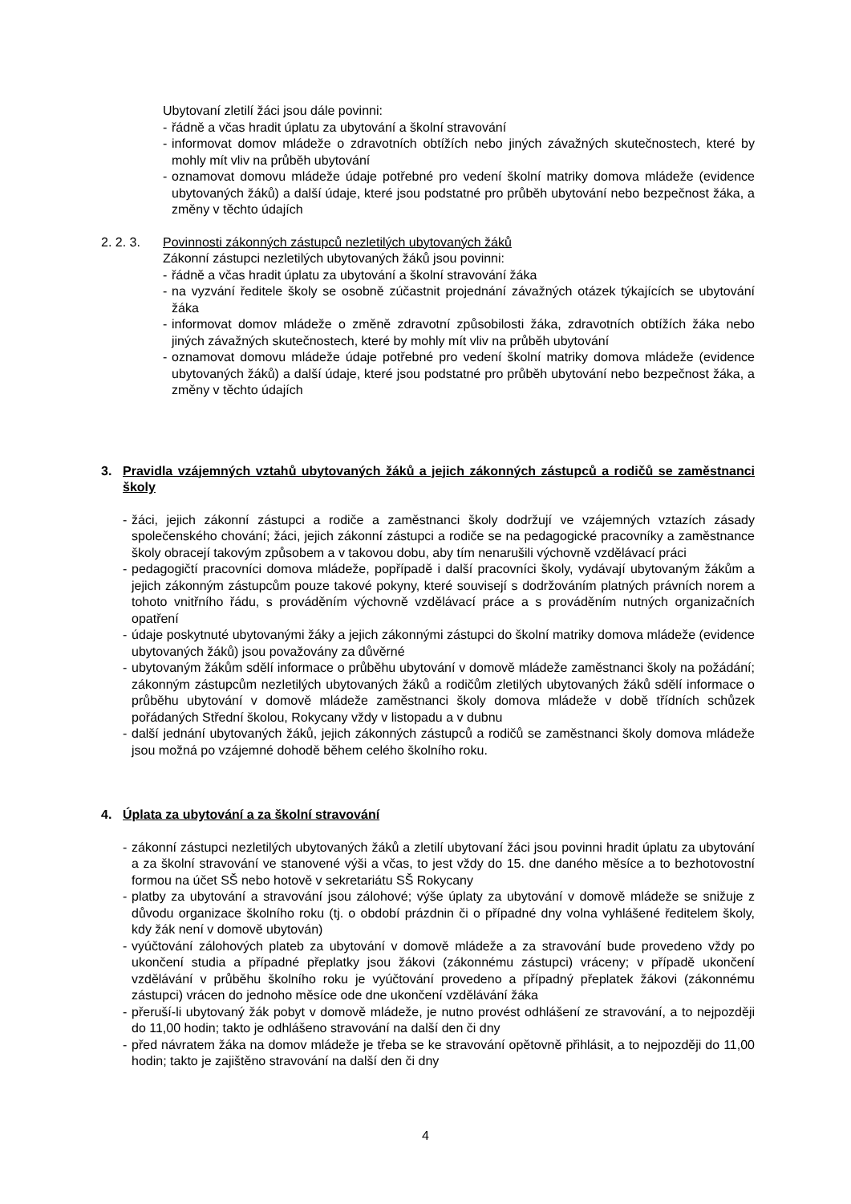Ubytovaní zletilí žáci jsou dále povinni:
- řádně a včas hradit úplatu za ubytování a školní stravování
- informovat domov mládeže o zdravotních obtížích nebo jiných závažných skutečnostech, které by mohly mít vliv na průběh ubytování
- oznamovat domovu mládeže údaje potřebné pro vedení školní matriky domova mládeže (evidence ubytovaných žáků) a další údaje, které jsou podstatné pro průběh ubytování nebo bezpečnost žáka, a změny v těchto údajích
2. 2. 3. Povinnosti zákonných zástupců nezletilých ubytovaných žáků
Zákonní zástupci nezletilých ubytovaných žáků jsou povinni:
- řádně a včas hradit úplatu za ubytování a školní stravování žáka
- na vyzvání ředitele školy se osobně zúčastnit projednání závažných otázek týkajících se ubytování žáka
- informovat domov mládeže o změně zdravotní způsobilosti žáka, zdravotních obtížích žáka nebo jiných závažných skutečnostech, které by mohly mít vliv na průběh ubytování
- oznamovat domovu mládeže údaje potřebné pro vedení školní matriky domova mládeže (evidence ubytovaných žáků) a další údaje, které jsou podstatné pro průběh ubytování nebo bezpečnost žáka, a změny v těchto údajích
3. Pravidla vzájemných vztahů ubytovaných žáků a jejich zákonných zástupců a rodičů se zaměstnanci školy
- žáci, jejich zákonní zástupci a rodiče a zaměstnanci školy dodržují ve vzájemných vztazích zásady společenského chování; žáci, jejich zákonní zástupci a rodiče se na pedagogické pracovníky a zaměstnance školy obracejí takovým způsobem a v takovou dobu, aby tím nenarušili výchovně vzdělávací práci
- pedagogičtí pracovníci domova mládeže, popřípadě i další pracovníci školy, vydávají ubytovaným žákům a jejich zákonným zástupcům pouze takové pokyny, které souvisejí s dodržováním platných právních norem a tohoto vnitřního řádu, s prováděním výchovně vzdělávací práce a s prováděním nutných organizačních opatření
- údaje poskytnuté ubytovanými žáky a jejich zákonnými zástupci do školní matriky domova mládeže (evidence ubytovaných žáků) jsou považovány za důvěrné
- ubytovaným žákům sdělí informace o průběhu ubytování v domově mládeže zaměstnanci školy na požádání; zákonným zástupcům nezletilých ubytovaných žáků a rodičům zletilých ubytovaných žáků sdělí informace o průběhu ubytování v domově mládeže zaměstnanci školy domova mládeže v době třídních schůzek pořádaných Střední školou, Rokycany vždy v listopadu a v dubnu
- další jednání ubytovaných žáků, jejich zákonných zástupců a rodičů se zaměstnanci školy domova mládeže jsou možná po vzájemné dohodě během celého školního roku.
4. Úplata za ubytování a za školní stravování
- zákonní zástupci nezletilých ubytovaných žáků a zletilí ubytovaní žáci jsou povinni hradit úplatu za ubytování a za školní stravování ve stanovené výši a včas, to jest vždy do 15. dne daného měsíce a to bezhotovostní formou na účet SŠ nebo hotově v sekretariátu SŠ Rokycany
- platby za ubytování a stravování jsou zálohové; výše úplaty za ubytování v domově mládeže se snižuje z důvodu organizace školního roku (tj. o období prázdnin či o případné dny volna vyhlášené ředitelem školy, kdy žák není v domově ubytován)
- vyúčtování zálohových plateb za ubytování v domově mládeže a za stravování bude provedeno vždy po ukončení studia a případné přeplatky jsou žákovi (zákonnému zástupci) vráceny; v případě ukončení vzdělávání v průběhu školního roku je vyúčtování provedeno a případný přeplatek žákovi (zákonnému zástupci) vrácen do jednoho měsíce ode dne ukončení vzdělávání žáka
- přeruší-li ubytovaný žák pobyt v domově mládeže, je nutno provést odhlášení ze stravování, a to nejpozději do 11,00 hodin; takto je odhlášeno stravování na další den či dny
- před návratem žáka na domov mládeže je třeba se ke stravování opětovně přihlásit, a to nejpozději do 11,00 hodin; takto je zajištěno stravování na další den či dny
4